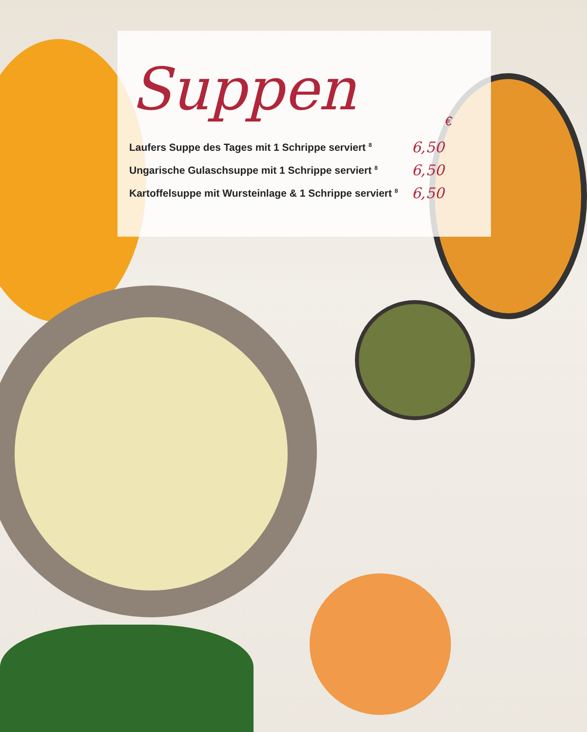Suppen
€
| Laufers Suppe des Tages mit 1 Schrippe serviert <sup>8</sup> | 6,50 |
| Ungarische Gulaschsuppe mit 1 Schrippe serviert <sup>8</sup> | 6,50 |
| Kartoffelsuppe mit Wursteinlage & 1 Schrippe serviert <sup>8</sup> | 6,50 |